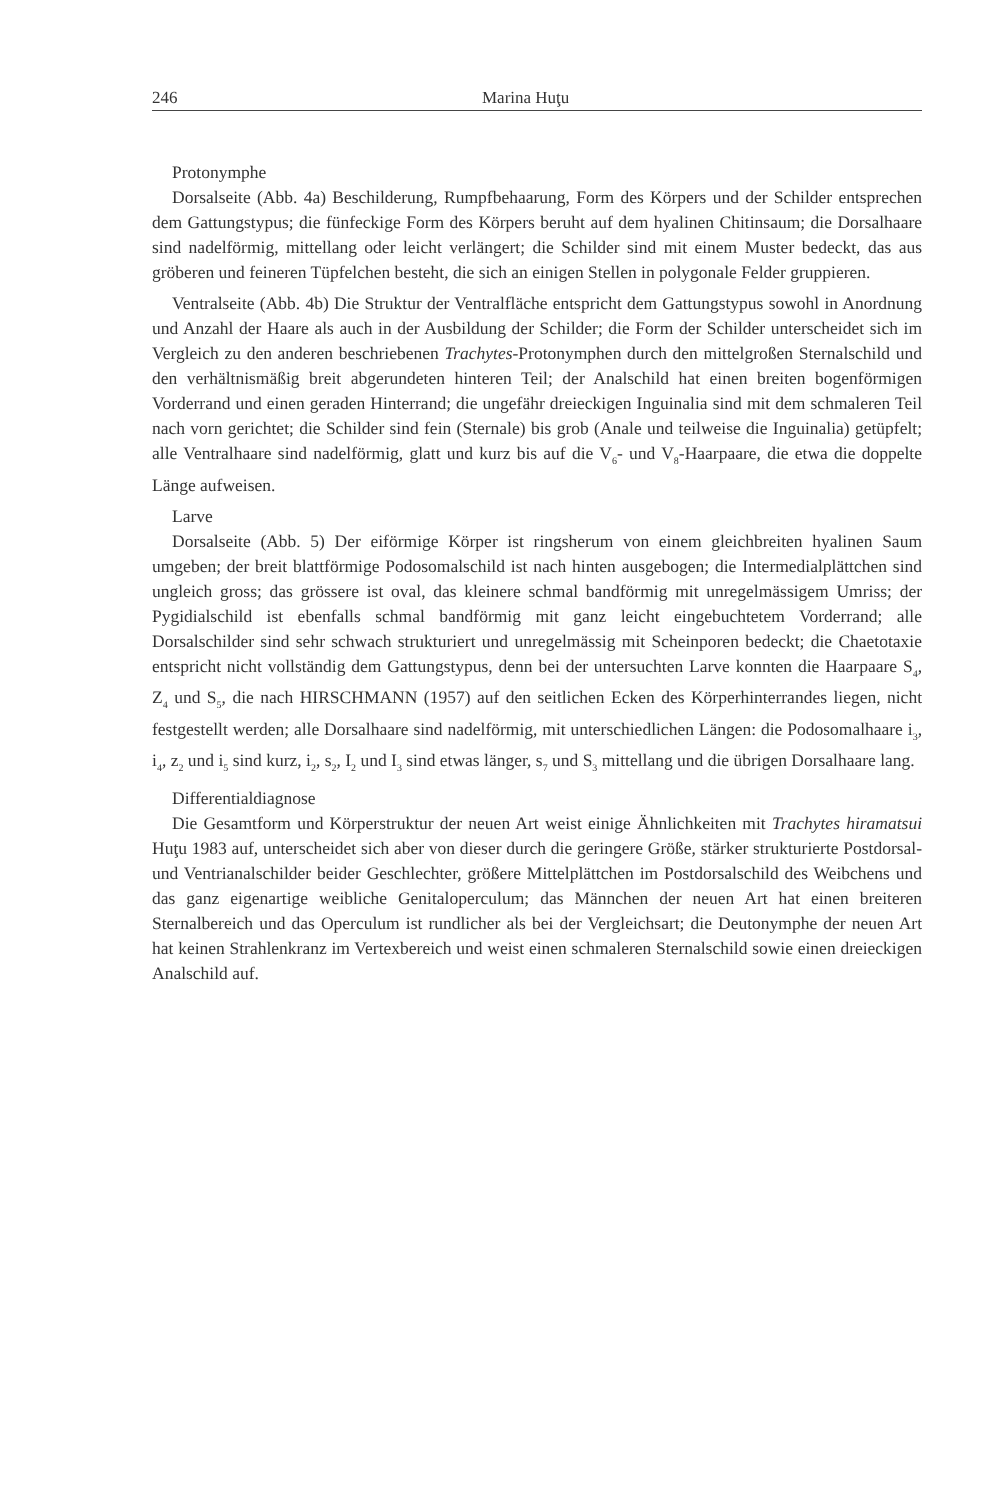246 Marina Huţu
Protonymphe
Dorsalseite (Abb. 4a) Beschilderung, Rumpfbehaarung, Form des Körpers und der Schilder entsprechen dem Gattungstypus; die fünfeckige Form des Körpers beruht auf dem hyalinen Chitinsaum; die Dorsalhaare sind nadelförmig, mittellang oder leicht verlängert; die Schilder sind mit einem Muster bedeckt, das aus gröberen und feineren Tüpfelchen besteht, die sich an einigen Stellen in polygonale Felder gruppieren.
Ventralseite (Abb. 4b) Die Struktur der Ventralfläche entspricht dem Gattungstypus sowohl in Anordnung und Anzahl der Haare als auch in der Ausbildung der Schilder; die Form der Schilder unterscheidet sich im Vergleich zu den anderen beschriebenen Trachytes-Protonymphen durch den mittelgroßen Sternalschild und den verhältnismäßig breit abgerundeten hinteren Teil; der Analschild hat einen breiten bogenförmigen Vorderrand und einen geraden Hinterrand; die ungefähr dreieckigen Inguinalia sind mit dem schmaleren Teil nach vorn gerichtet; die Schilder sind fein (Sternale) bis grob (Anale und teilweise die Inguinalia) getüpfelt; alle Ventralhaare sind nadelförmig, glatt und kurz bis auf die V<sub>6</sub>- und V<sub>8</sub>-Haarpaare, die etwa die doppelte Länge aufweisen.
Larve
Dorsalseite (Abb. 5) Der eiförmige Körper ist ringsherum von einem gleichbreiten hyalinen Saum umgeben; der breit blattförmige Podosomalschild ist nach hinten ausgebogen; die Intermedialplättchen sind ungleich gross; das grössere ist oval, das kleinere schmal bandförmig mit unregelmässigem Umriss; der Pygidialschild ist ebenfalls schmal bandförmig mit ganz leicht eingebuchtetem Vorderrand; alle Dorsalschilder sind sehr schwach strukturiert und unregelmässig mit Scheinporen bedeckt; die Chaetotaxie entspricht nicht vollständig dem Gattungstypus, denn bei der untersuchten Larve konnten die Haarpaare S<sub>4</sub>, Z<sub>4</sub> und S<sub>5</sub>, die nach HIRSCHMANN (1957) auf den seitlichen Ecken des Körperhinterrandes liegen, nicht festgestellt werden; alle Dorsalhaare sind nadelförmig, mit unterschiedlichen Längen: die Podosomalhaare i<sub>3</sub>, i<sub>4</sub>, z<sub>2</sub> und i<sub>5</sub> sind kurz, i<sub>2</sub>, s<sub>2</sub>, I<sub>2</sub> und I<sub>3</sub> sind etwas länger, s<sub>7</sub> und S<sub>3</sub> mittellang und die übrigen Dorsalhaare lang.
Differentialdiagnose
Die Gesamtform und Körperstruktur der neuen Art weist einige Ähnlichkeiten mit Trachytes hiramatsui Huţu 1983 auf, unterscheidet sich aber von dieser durch die geringere Größe, stärker strukturierte Postdorsal- und Ventrianalschilder beider Geschlechter, größere Mittelplättchen im Postdorsalschild des Weibchens und das ganz eigenartige weibliche Genitaloperculum; das Männchen der neuen Art hat einen breiteren Sternalbereich und das Operculum ist rundlicher als bei der Vergleichsart; die Deutonymphe der neuen Art hat keinen Strahlenkranz im Vertexbereich und weist einen schmaleren Sternalschild sowie einen dreieckigen Analschild auf.